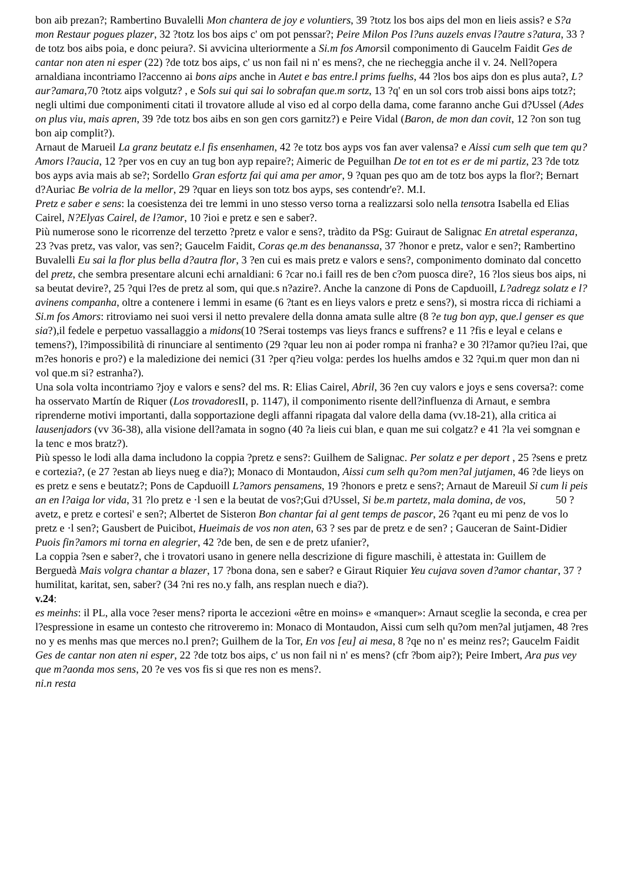bon aib prezan?; Rambertino Buvalelli Mon chantera de joy e voluntiers, 39 ?totz los bos aips del mon en lieis assis? e S?a mon Restaur pogues plazer, 32 ?totz los bos aips c' om pot penssar?; Peire Milon Pos l?uns auzels envas l?autre s?atura, 33 ?de totz bos aibs poia, e donc peiura?. Si avvicina ulteriormente a Si.m fos Amorsil componimento di Gaucelm Faidit Ges de cantar non aten ni esper (22) ?de totz bos aips, c' us non fail ni n' es mens?, che ne riecheggia anche il v. 24. Nell?opera arnaldiana incontriamo l?accenno ai bons aips anche in Autet e bas entre.l prims fuelhs, 44 ?los bos aips don es plus auta?, L?aur?amara, 70 ?totz aips volgutz? , e Sols sui qui sai lo sobrafan que.m sortz, 13 ?q' en un sol cors trob aissi bons aips totz?; negli ultimi due componimenti citati il trovatore allude al viso ed al corpo della dama, come faranno anche Gui d?Ussel (Ades on plus viu, mais apren, 39 ?de totz bos aibs en son gen cors garnitz?) e Peire Vidal (Baron, de mon dan covit, 12 ?on son tug bon aip complit?).
Arnaut de Marueil La granz beutatz e.l fis ensenhamen, 42 ?e totz bos ayps vos fan aver valensa? e Aissi cum selh que tem qu?Amors l?aucia, 12 ?per vos en cuy an tug bon ayp repaire?; Aimeric de Peguilhan De tot en tot es er de mi partiz, 23 ?de totz bos ayps avia mais ab se?; Sordello Gran esfortz fai qui ama per amor, 9 ?quan pes quo am de totz bos ayps la flor?; Bernart d?Auriac Be volria de la mellor, 29 ?quar en lieys son totz bos ayps, ses contendr'e?. M.I.
Pretz e saber e sens: la coesistenza dei tre lemmi in uno stesso verso torna a realizzarsi solo nella tensotra Isabella ed Elias Cairel, N?Elyas Cairel, de l?amor, 10 ?ioi e pretz e sen e saber?.
Più numerose sono le ricorrenze del terzetto ?pretz e valor e sens?, tràdito da PSg: Guiraut de Salignac En atretal esperanza, 23 ?vas pretz, vas valor, vas sen?; Gaucelm Faidit, Coras qe.m des benananssa, 37 ?honor e pretz, valor e sen?; Rambertino Buvalelli Eu sai la flor plus bella d?autra flor, 3 ?en cui es mais pretz e valors e sens?, componimento dominato dal concetto del pretz, che sembra presentare alcuni echi arnaldiani: 6 ?car no.i faill res de ben c?om puosca dire?, 16 ?los sieus bos aips, ni sa beutat devire?, 25 ?qui l?es de pretz al som, qui que.s n?azire?. Anche la canzone di Pons de Capduoill, L?adregz solatz e l?avinens companha, oltre a contenere i lemmi in esame (6 ?tant es en lieys valors e pretz e sens?), si mostra ricca di richiami a Si.m fos Amors: ritroviamo nei suoi versi il netto prevalere della donna amata sulle altre (8 ?e tug bon ayp, que.l genser es que sia?), il fedele e perpetuo vassallaggio a midons(10 ?Serai tostemps vas lieys francs e suffrens? e 11 ?fis e leyal e celans e temens?), l?impossibilità di rinunciare al sentimento (29 ?quar leu non ai poder rompa ni franha? e 30 ?l?amor qu?ieu l?ai, que m?es honoris e pro?) e la maledizione dei nemici (31 ?per q?ieu volga: perdes los huelhs amdos e 32 ?qui.m quer mon dan ni vol que.m si? estranha?).
Una sola volta incontriamo ?joy e valors e sens? del ms. R: Elias Cairel, Abril, 36 ?en cuy valors e joys e sens coversa?: come ha osservato Martín de Riquer (Los trovadores II, p. 1147), il componimento risente dell?influenza di Arnaut, e sembra riprenderne motivi importanti, dalla sopportazione degli affanni ripagata dal valore della dama (vv.18-21), alla critica ai lausenjadors (vv 36-38), alla visione dell?amata in sogno (40 ?a lieis cui blan, e quan me sui colgatz? e 41 ?la vei somgnan e la tenc e mos bratz?).
Più spesso le lodi alla dama includono la coppia ?pretz e sens?: Guilhem de Salignac. Per solatz e per deport , 25 ?sens e pretz e cortezia?, (e 27 ?estan ab lieys nueg e dia?); Monaco di Montaudon, Aissi cum selh qu?om men?al jutjamen, 46 ?de lieys on es pretz e sens e beutatz?; Pons de Capduoill L?amors pensamens, 19 ?honors e pretz e sens?; Arnaut de Mareuil Si cum li peis an en l?aiga lor vida, 31 ?lo pretz e ·l sen e la beutat de vos?;Gui d?Ussel, Si be.m partetz, mala domina, de vos, 50 ?avetz, e pretz e cortesi' e sen?; Albertet de Sisteron Bon chantar fai al gent temps de pascor, 26 ?qant eu mi penz de vos lo pretz e ·l sen?; Gausbert de Puicibot, Hueimais de vos non aten, 63 ? ses par de pretz e de sen? ; Gauceran de Saint-Didier Puois fin?amors mi torna en alegrier, 42 ?de ben, de sen e de pretz ufanier?,
La coppia ?sen e saber?, che i trovatori usano in genere nella descrizione di figure maschili, è attestata in: Guillem de Berguedà Mais volgra chantar a blazer, 17 ?bona dona, sen e saber? e Giraut Riquier Yeu cujava soven d?amor chantar, 37 ?humilitat, karitat, sen, saber? (34 ?ni res no.y falh, ans resplan nuech e dia?).
v.24:
es meinhs: il PL, alla voce ?eser mens? riporta le accezioni «être en moins» e «manquer»: Arnaut sceglie la seconda, e crea per l?espressione in esame un contesto che ritroveremo in: Monaco di Montaudon, Aissi cum selh qu?om men?al jutjamen, 48 ?res no y es menhs mas que merces no.l pren?; Guilhem de la Tor, En vos [eu] ai mesa, 8 ?qe no n' es meinz res?; Gaucelm Faidit Ges de cantar non aten ni esper, 22 ?de totz bos aips, c' us non fail ni n' es mens? (cfr ?bom aip?); Peire Imbert, Ara pus vey que m?aonda mos sens, 20 ?e ves vos fis si que res non es mens?.
ni.n resta